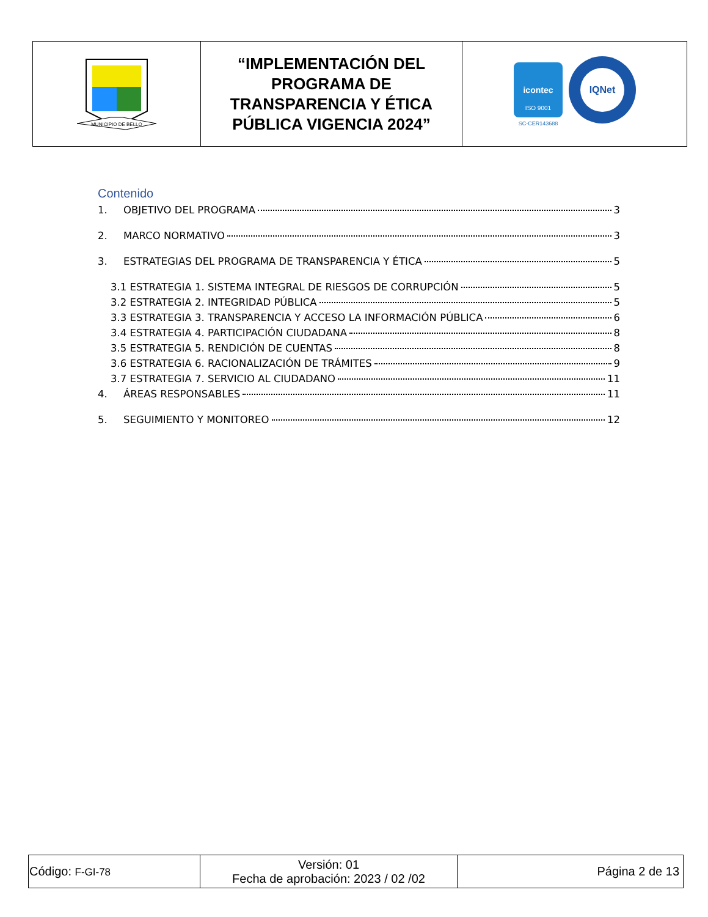| MUNICIPIO DE BELLO | “IMPLEMENTACIÓN DEL PROGRAMA DE TRANSPARENCIA Y ÉTICA PÚBLICA VIGENCIA 2024” | icontec ISO 9001 SC-CER143688 IQNet |
Contenido
1. OBJETIVO DEL PROGRAMA 3
2. MARCO NORMATIVO 3
3. ESTRATEGIAS DEL PROGRAMA DE TRANSPARENCIA Y ÉTICA 5
3.1 ESTRATEGIA 1. SISTEMA INTEGRAL DE RIESGOS DE CORRUPCIÓN 5
3.2 ESTRATEGIA 2. INTEGRIDAD PÚBLICA 5
3.3 ESTRATEGIA 3. TRANSPARENCIA Y ACCESO LA INFORMACIÓN PÚBLICA 6
3.4 ESTRATEGIA 4. PARTICIPACIÓN CIUDADANA 8
3.5 ESTRATEGIA 5. RENDICIÓN DE CUENTAS 8
3.6 ESTRATEGIA 6. RACIONALIZACIÓN DE TRÁMITES 9
3.7 ESTRATEGIA 7. SERVICIO AL CIUDADANO 11
4. ÁREAS RESPONSABLES 11
5. SEGUIMIENTO Y MONITOREO 12
| Código: F-GI-78 | Versión: 01 Fecha de aprobación: 2023 / 02 /02 | Página 2 de 13 |